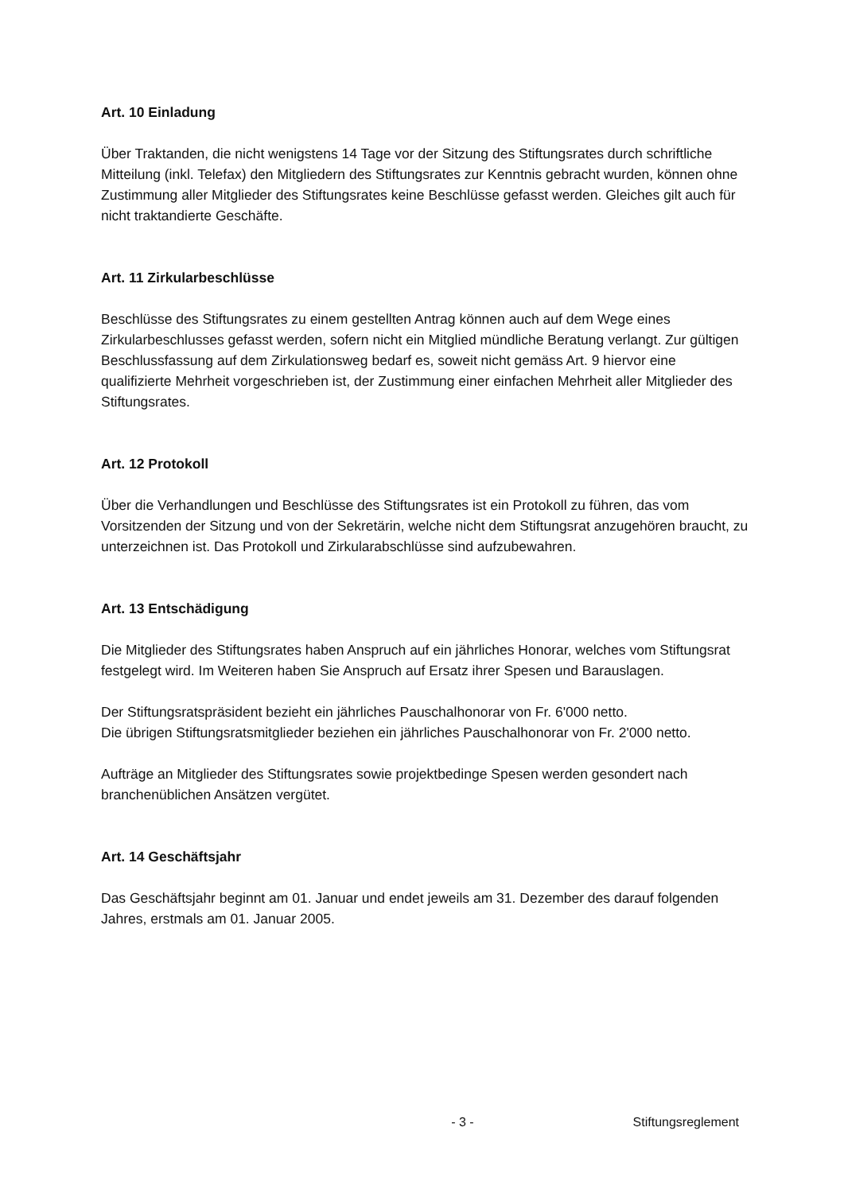Art. 10 Einladung
Über Traktanden, die nicht wenigstens 14 Tage vor der Sitzung des Stiftungsrates durch schriftliche Mitteilung (inkl. Telefax) den Mitgliedern des Stiftungsrates zur Kenntnis gebracht wurden, können ohne Zustimmung aller Mitglieder des Stiftungsrates keine Beschlüsse gefasst werden. Gleiches gilt auch für nicht traktandierte Geschäfte.
Art. 11 Zirkularbeschlüsse
Beschlüsse des Stiftungsrates zu einem gestellten Antrag können auch auf dem Wege eines Zirkularbeschlusses gefasst werden, sofern nicht ein Mitglied mündliche Beratung verlangt. Zur gültigen Beschlussfassung auf dem Zirkulationsweg bedarf es, soweit nicht gemäss Art. 9 hiervor eine qualifizierte Mehrheit vorgeschrieben ist, der Zustimmung einer einfachen Mehrheit aller Mitglieder des Stiftungsrates.
Art. 12 Protokoll
Über die Verhandlungen und Beschlüsse des Stiftungsrates ist ein Protokoll zu führen, das vom Vorsitzenden der Sitzung und von der Sekretärin, welche nicht dem Stiftungsrat anzugehören braucht, zu unterzeichnen ist. Das Protokoll und Zirkularabschlüsse sind aufzubewahren.
Art. 13 Entschädigung
Die Mitglieder des Stiftungsrates haben Anspruch auf ein jährliches Honorar, welches vom Stiftungsrat festgelegt wird. Im Weiteren haben Sie Anspruch auf Ersatz ihrer Spesen und Barauslagen.
Der Stiftungsratspräsident bezieht ein jährliches Pauschalhonorar von Fr. 6'000 netto.
Die übrigen Stiftungsratsmitglieder beziehen ein jährliches Pauschalhonorar von Fr. 2'000 netto.
Aufträge an Mitglieder des Stiftungsrates sowie projektbedinge Spesen werden gesondert nach branchenüblichen Ansätzen vergütet.
Art. 14 Geschäftsjahr
Das Geschäftsjahr beginnt am 01. Januar und endet jeweils am 31. Dezember des darauf folgenden Jahres, erstmals am 01. Januar 2005.
- 3 - Stiftungsreglement